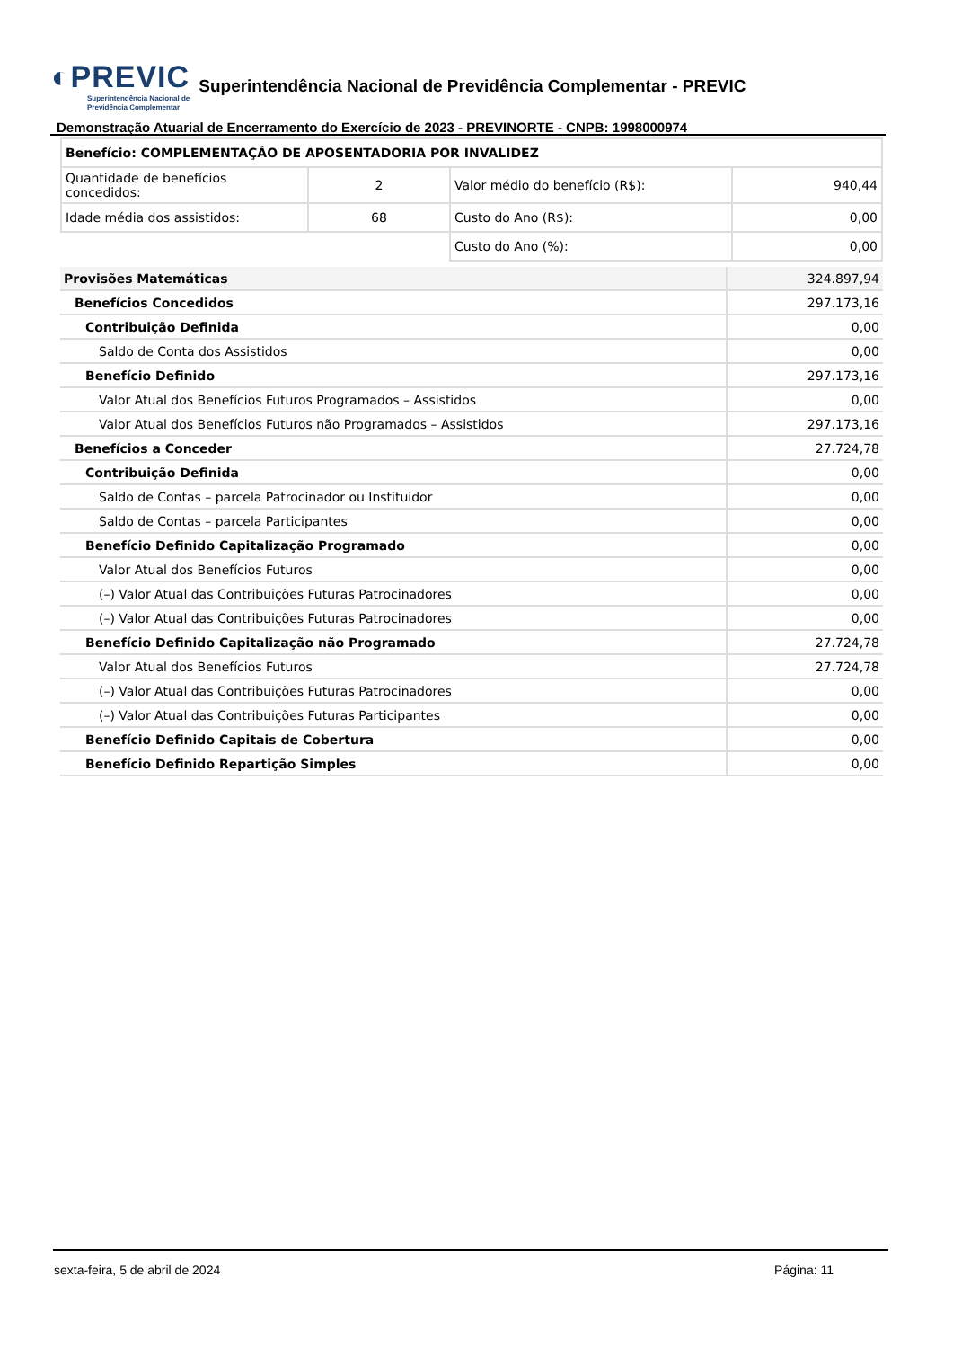◐PREVIC Superintendência Nacional de
Previdência Complementar
Superintendência Nacional de Previdência Complementar - PREVIC
Demonstração Atuarial de Encerramento do Exercício de 2023 - PREVINORTE - CNPB: 1998000974
| Benefício: COMPLEMENTAÇÃO DE APOSENTADORIA POR INVALIDEZ | | | |
| Quantidade de benefícios concedidos: | 2 | Valor médio do benefício (R$): | 940,44 |
| Idade média dos assistidos: | 68 | Custo do Ano (R$): | 0,00 |
| | | Custo do Ano (%): | 0,00 |
| Provisões Matemáticas | 324.897,94 |
| Benefícios Concedidos | 297.173,16 |
| Contribuição Definida | 0,00 |
| Saldo de Conta dos Assistidos | 0,00 |
| Benefício Definido | 297.173,16 |
| Valor Atual dos Benefícios Futuros Programados – Assistidos | 0,00 |
| Valor Atual dos Benefícios Futuros não Programados – Assistidos | 297.173,16 |
| Benefícios a Conceder | 27.724,78 |
| Contribuição Definida | 0,00 |
| Saldo de Contas – parcela Patrocinador ou Instituidor | 0,00 |
| Saldo de Contas – parcela Participantes | 0,00 |
| Benefício Definido Capitalização Programado | 0,00 |
| Valor Atual dos Benefícios Futuros | 0,00 |
| (–) Valor Atual das Contribuições Futuras Patrocinadores | 0,00 |
| (–) Valor Atual das Contribuições Futuras Patrocinadores | 0,00 |
| Benefício Definido Capitalização não Programado | 27.724,78 |
| Valor Atual dos Benefícios Futuros | 27.724,78 |
| (–) Valor Atual das Contribuições Futuras Patrocinadores | 0,00 |
| (–) Valor Atual das Contribuições Futuras Participantes | 0,00 |
| Benefício Definido Capitais de Cobertura | 0,00 |
| Benefício Definido Repartição Simples | 0,00 |
sexta-feira, 5 de abril de 2024 Página: 11